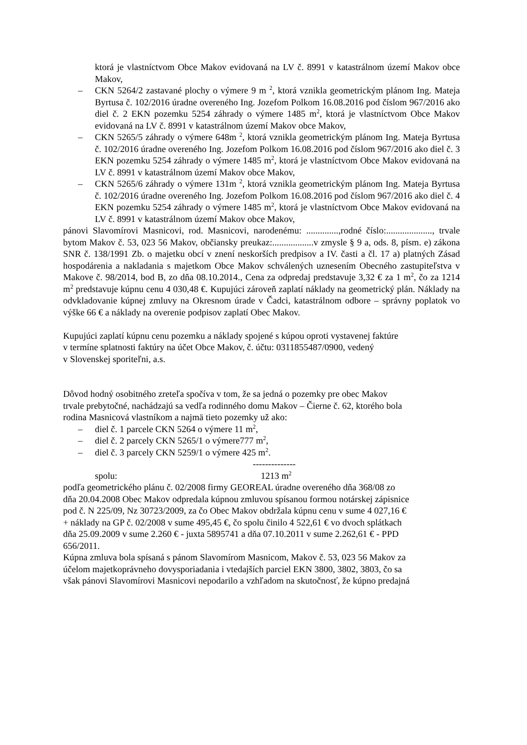ktorá je vlastníctvom Obce Makov evidovaná na LV č. 8991 v katastrálnom území Makov obce Makov,
– CKN 5264/2 zastavané plochy o výmere 9 m <sup>2</sup>, ktorá vznikla geometrickým plánom Ing. Mateja Byrtusa č. 102/2016 úradne overeného Ing. Jozefom Polkom 16.08.2016 pod číslom 967/2016 ako diel č. 2 EKN pozemku 5254 záhrady o výmere 1485 m<sup>2</sup>, ktorá je vlastníctvom Obce Makov evidovaná na LV č. 8991 v katastrálnom území Makov obce Makov,
– CKN 5265/5 záhrady o výmere 648m <sup>2</sup>, ktorá vznikla geometrickým plánom Ing. Mateja Byrtusa č. 102/2016 úradne overeného Ing. Jozefom Polkom 16.08.2016 pod číslom 967/2016 ako diel č. 3 EKN pozemku 5254 záhrady o výmere 1485 m<sup>2</sup>, ktorá je vlastníctvom Obce Makov evidovaná na LV č. 8991 v katastrálnom území Makov obce Makov,
– CKN 5265/6 záhrady o výmere 131m <sup>2</sup>, ktorá vznikla geometrickým plánom Ing. Mateja Byrtusa č. 102/2016 úradne overeného Ing. Jozefom Polkom 16.08.2016 pod číslom 967/2016 ako diel č. 4 EKN pozemku 5254 záhrady o výmere 1485 m<sup>2</sup>, ktorá je vlastníctvom Obce Makov evidovaná na LV č. 8991 v katastrálnom území Makov obce Makov,
pánovi Slavomírovi Masnicovi, rod. Masnicovi, narodenému: ..............,rodné číslo:...................., trvale bytom Makov č. 53, 023 56 Makov, občiansky preukaz:..................v zmysle § 9 a, ods. 8, písm. e) zákona SNR č. 138/1991 Zb. o majetku obcí v znení neskorších predpisov a IV. časti a čl. 17 a) platných Zásad hospodárenia a nakladania s majetkom Obce Makov schválených uznesením Obecného zastupiteľstva v Makove č. 98/2014, bod B, zo dňa 08.10.2014., Cena za odpredaj predstavuje 3,32 € za 1 m<sup>2</sup>, čo za 1214 m<sup>2</sup> predstavuje kúpnu cenu 4 030,48 €. Kupujúci zároveň zaplatí náklady na geometrický plán. Náklady na odvkladovanie kúpnej zmluvy na Okresnom úrade v Čadci, katastrálnom odbore – správny poplatok vo výške 66 € a náklady na overenie podpisov zaplatí Obec Makov.
Kupujúci zaplatí kúpnu cenu pozemku a náklady spojené s kúpou oproti vystavenej faktúre
v termíne splatnosti faktúry na účet Obce Makov, č. účtu: 0311855487/0900, vedený
v Slovenskej sporiteľni, a.s.
Dôvod hodný osobitného zreteľa spočíva v tom, že sa jedná o pozemky pre obec Makov
trvale prebytočné, nachádzajú sa vedľa rodinného domu Makov – Čierne č. 62, ktorého bola
rodina Masnicová vlastníkom a najmä tieto pozemky už ako:
– diel č. 1 parcele CKN 5264 o výmere 11 m<sup>2</sup>,
– diel č. 2 parcely CKN 5265/1 o výmere777 m<sup>2</sup>,
– diel č. 3 parcely CKN 5259/1 o výmere 425 m<sup>2</sup>.
--------------
spolu: 1213 m<sup>2</sup>
podľa geometrického plánu č. 02/2008 firmy GEOREAL úradne overeného dňa 368/08 zo
dňa 20.04.2008 Obec Makov odpredala kúpnou zmluvou spísanou formou notárskej zápisnice
pod č. N 225/09, Nz 30723/2009, za čo Obec Makov obdržala kúpnu cenu v sume 4 027,16 €
+ náklady na GP č. 02/2008 v sume 495,45 €, čo spolu činilo 4 522,61 € vo dvoch splátkach
dňa 25.09.2009 v sume 2.260 € - juxta 5895741 a dňa 07.10.2011 v sume 2.262,61 € - PPD
656/2011.
Kúpna zmluva bola spísaná s pánom Slavomírom Masnicom, Makov č. 53, 023 56 Makov za
účelom majetkoprávneho dovysporiadania i vtedajších parciel EKN 3800, 3802, 3803, čo sa
však pánovi Slavomírovi Masnicovi nepodarilo a vzhľadom na skutočnosť, že kúpno predajná